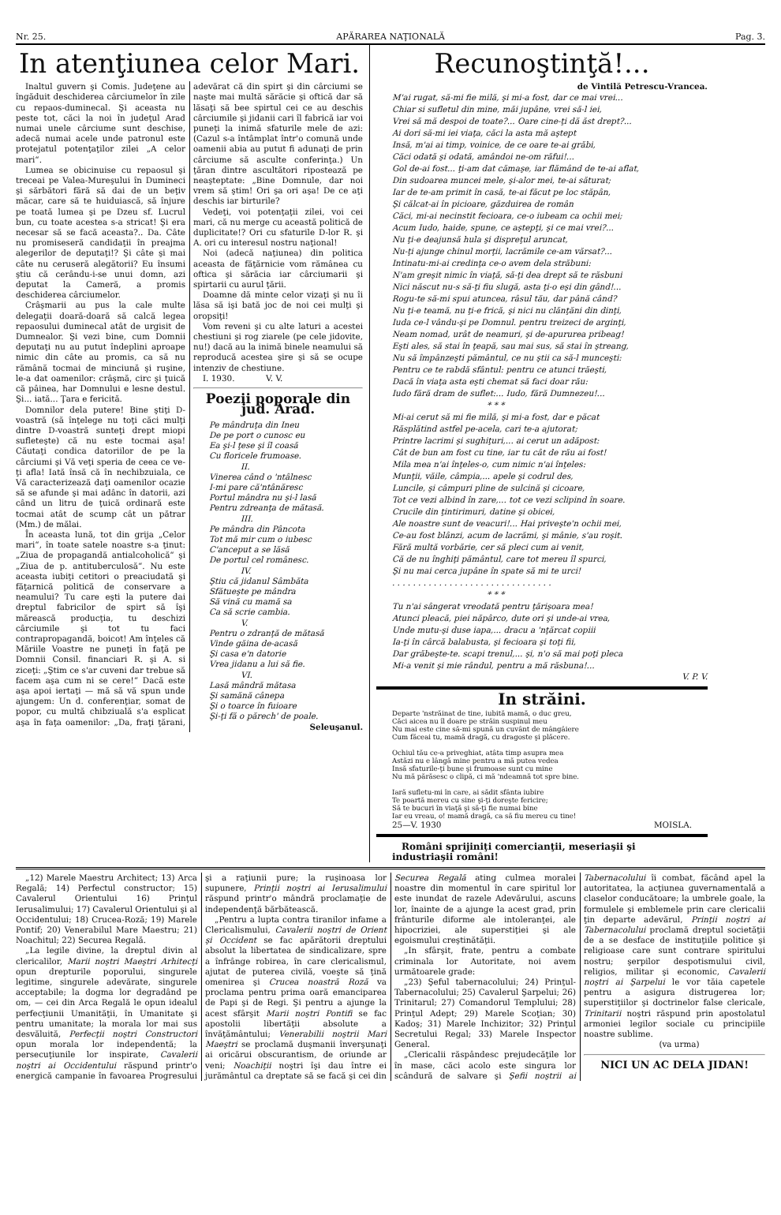Nr. 25. APĂRAREA NAŢIONALĂ Pag. 3.
In atenţiunea celor Mari.
Inaltul guvern şi Comis. Judeţene au îngăduit deschiderea cârciumelor în zile cu repaos-duminecal. Şi aceasta nu peste tot, căci la noi în judeţul Arad numai unele cârciume sunt deschise, adecă numai acele unde patronul este protejatul potenţaţilor zilei „A celor mari“.
Lumea se obicinuise cu repaosul şi treceai pe Valea-Mureşului în Dumineci şi sărbători fără să dai de un beţiv măcar, care să te huiduiască, să înjure pe toată lumea şi pe Dzeu sf. Lucrul bun, cu toate acestea s-a stricat! Şi era necesar să se facă aceasta?.. Da. Câte nu promiseseră candidaţii în preajma alegerilor de deputaţi!? Şi câte şi mai câte nu ceruseră alegătorii? Eu însumi ştiu că cerându-i-se unui domn, azi deputat la Cameră, a promis deschiderea cârciumelor.
Crâşmarii au pus la cale multe delegaţii doară-doară să calcă legea repaosului duminecal atât de urgisit de Dumnealor. Şi vezi bine, cum Domnii deputaţi nu au putut îndeplini aproape nimic din câte au promis, ca să nu rămână tocmai de minciună şi ruşine, le-a dat oamenilor: crâşmă, circ şi ţuică că pâinea, har Domnului e lesne destul. Şi... iată... Ţara e fericită.
Domnilor dela putere! Bine ştiţi D-voastră (să înţelege nu toţi căci mulţi dintre D-voastră sunteţi drept miopi sufleteşte) că nu este tocmai aşa! Căutaţi condica datoriilor de pe la cârciumi şi Vă veţi speria de ceea ce ve-ţi afla! Iată însă că în nechibzuiala, ce Vă caracterizează daţi oamenilor ocazie să se afunde şi mai adânc în datorii, azi când un litru de ţuică ordinară este tocmai atât de scump cât un pătrar (Mm.) de mălai.
În aceasta lună, tot din grija „Celor mari“, în toate satele noastre s-a ţinut: „Ziua de propagandă antialcoholică“ şi „Ziua de p. antituberculosă“. Nu este aceasta iubiţi cetitori o preaciudată şi făţarnică politică de conservare a neamului? Tu care eşti la putere dai dreptul fabricilor de spirt să îşi mărească producţia, tu deschizi cârciumile şi tot tu faci contrapropagandă, boicot! Am înţeles că Măriile Voastre ne puneţi în faţă pe Domnii Consil. financiari R. şi A. si ziceţi: „Ştim ce s'ar cuveni dar trebue să facem aşa cum ni se cere!“ Dacă este aşa apoi iertaţi — mă să vă spun unde ajungem: Un d. conferenţiar, somat de popor, cu multă chibziuală s'a esplicat aşa în faţa oamenilor: „Da, fraţi ţărani, adevărat că din spirt şi din cârciumi se naşte mai multă sărăcie şi oftică dar să lăsaţi să bee spirtul cei ce au deschis cârciumile şi jidanii cari îl fabrică iar voi puneţi la inimă sfaturile mele de azi: (Cazul s-a întâmplat într'o comună unde oamenii abia au putut fi adunaţi de prin cârciume să asculte conferinţa.) Un ţăran dintre ascultători ripostează pe neaşteptate: „Bine Domnule, dar noi vrem să ştim! Ori şa ori aşa! De ce aţi deschis iar birturile?
Vedeţi, voi potenţaţii zilei, voi cei mari, că nu merge cu această politică de duplicitate!? Ori cu sfaturile D-lor R. şi A. ori cu interesul nostru naţional!
Noi (adecă naţiunea) din politica aceasta de făţărnicie vom rămânea cu oftica şi sărăcia iar cârciumarii şi spirtarii cu aurul ţării.
Doamne dă minte celor vizaţi şi nu îi lăsa să işi bată joc de noi cei mulţi şi oropsiţi!
Vom reveni şi cu alte laturi a acestei chestiuni şi rog ziarele (pe cele jidovite, nu!) dacă au la inimă binele neamului să reproducă acestea şire şi să se ocupe intenziv de chestiune.
I. 1930. V. V.
Poezii poporale din jud. Arad.
Pe mândruţa din Ineu
De pe port o cunosc eu
Ea şi-l ţese şi îl coasă
Cu floricele frumoase.
II.
Vinerea când o 'ntâlnesc
I-mi pare că'ntânăresc
Portul mândra nu şi-l lasă
Pentru zdreanţa de mătasă.
III.
Pe mândra din Pâncota
Tot mă mir cum o iubesc
C'anceput a se lăsă
De portul cel românesc.
IV.
Ştiu că jidanul Sâmbăta
Sfătueşte pe mândra
Să vină cu mamă sa
Ca să scrie cambia.
V.
Pentru o zdranţă de mătasă
Vinde găina de-acasă
Şi casa e'n datorie
Vrea jidanu a lui să fie.
VI.
Lasă mândră mătasa
Şi samănă cânepa
Şi o toarce în fuioare
Şi-ţi fă o părech' de poale.
Seleuşanul.
Recunoştinţă!...
de Vintilă Petrescu-Vrancea.
M'ai rugat, să-mi fie milă, şi mi-a fost, dar ce mai vrei...
Chiar si sufletul din mine, măi jupâne, vrei să-l iei,
Vrei să mă despoi de toate?... Oare cine-ţi dă ăst drept?...
Ai dori să-mi iei viaţa, căci la asta mă aştept
Insă, m'ai ai timp, voinice, de ce oare te-ai grăbi,
Căci odată şi odată, amândoi ne-om răfui!...
Gol de-ai fost... ţi-am dat cămaşe, iar flămând de te-ai aflat,
Din sudoarea muncei mele, şi-alor mei, te-ai săturat;
Iar de te-am primit în casă, te-ai făcut pe loc stăpân,
Şi călcat-ai în picioare, găzduirea de român
Căci, mi-ai necinstit fecioara, ce-o iubeam ca ochii mei;
Acum Iudo, haide, spune, ce aştepţi, şi ce mai vrei?...
Nu ţi-e deajunsă hula şi dispreţul aruncat,
Nu-ţi ajunge chinul morţii, lacrămile ce-am vărsat?...
Intinatu-mi-ai credinţa ce-o avem dela străbuni:
N'am greşit nimic în viaţă, să-ţi dea drept să te răsbuni
Nici născut nu-s să-ţi fiu slugă, asta ţi-o eşi din gând!...
Rogu-te să-mi spui atuncea, râsul tău, dar până când?
Nu ţi-e teamă, nu ţi-e frică, şi nici nu clănţăni din dinţi,
Iuda ce-l vându-şi pe Domnul. pentru treizeci de arginţi,
Neam nomad, urât de neamuri, şi de-apururea pribeag!
Eşti ales, să stai în ţeapă, sau mai sus, să stai în ştreang,
Nu să împânzeşti pământul, ce nu ştii ca să-l munceşti:
Pentru ce te rabdă sfântul: pentru ce atunci trăeşti,
Dacă în viaţa asta eşti chemat să faci doar rău:
Iudo fără dram de suflet:... Iudo, fără Dumnezeu!...
* * *
Mi-ai cerut să mi fie milă, şi mi-a fost, dar e păcat
Răsplătind astfel pe-acela, cari te-a ajutorat;
Printre lacrimi şi sughiţuri,... ai cerut un adăpost:
Cât de bun am fost cu tine, iar tu cât de rău ai fost!
Mila mea n'ai înţeles-o, cum nimic n'ai înţeles:
Munţii, văile, câmpia,... apele şi codrul des,
Luncile, şi câmpuri pline de sulcină şi cicoare,
Tot ce vezi albind în zare,... tot ce vezi sclipind în soare.
Crucile din ţintirimuri, datine şi obicei,
Ale noastre sunt de veacuri!... Hai priveşte'n ochii mei,
Ce-au fost blânzi, acum de lacrămi, şi mânie, s'au roşit.
Fără multă vorbărie, cer să pleci cum ai venit,
Că de nu înghiţi pământul, care tot mereu îl spurci,
Şi nu mai cerca jupâne în spate să mi te urci!
. . . . . . . . . . . . . . . . . . . . . . . . . . . . . . .
* * *
Tu n'ai sângerat vreodată pentru ţărişoara mea!
Atunci pleacă, piei năpârco, dute ori şi unde-ai vrea,
Unde mutu-şi duse iapa,... dracu a 'nţărcat copiii
Ia-ţi în cârcă balabusta, şi fecioara şi toţi fii,
Dar grăbeşte-te. scapi trenul,... şi, n'o să mai poţi pleca
Mi-a venit şi mie rândul, pentru a mă răsbuna!...
V. P. V.
In străini.
Departe 'nstrăinat de tine, iubită mamă, o duc greu,
Căci aicea nu îl doare pe străin suspinul meu
Nu mai este cine să-mi spună un cuvânt de mângâiere
Cum făceai tu, mamă dragă, cu dragoste şi plăcere.
Ochiul tău ce-a priveghiat, atâta timp asupra mea
Astăzi nu e lângă mine pentru a mă putea vedea
Insă sfaturile-ţi bune şi frumoase sunt cu mine
Nu mă părăsesc o clipă, ci mă 'ndeamnă tot spre bine.
Iară sufletu-mi în care, ai sădit sfânta iubire
Te poartă mereu cu sine şi-ţi doreşte fericire;
Să te bucuri în viaţă şi să-ţi fie numai bine
Iar eu vreau, o! mamă dragă, ca să fiu mereu cu tine!
25—V. 1930 MOISLA.
Români sprijiniţi comercianţii, meseriaşii şi industriaşii români!
„12) Marele Maestru Architect; 13) Arca Regală; 14) Perfectul constructor; 15) Cavalerul Orientului 16) Prinţul Ierusalimului; 17) Cavalerul Orientului şi al Occidentului; 18) Crucea-Roză; 19) Marele Pontif; 20) Venerabilul Mare Maestru; 21) Noachitul; 22) Securea Regală.
„La legile divine, la dreptul divin al clericalilor, Marii noştri Maeştri Arhitecţi opun drepturile poporului, singurele legitime, singurele adevărate, singurele acceptabile; la dogma lor degradând pe om, — cei din Arca Regală le opun idealul perfecţiunii Umanităţii, în Umanitate şi pentru umanitate; la morala lor mai sus desvăluită, Perfecţii noştri Constructori opun morala lor independentă; la persecuţiunile lor inspirate, Cavalerii noştri ai Occidentului răspund printr'o energică campanie în favoarea Progresului şi a raţiunii pure; la ruşinoasa lor supunere, Prinţii noştri ai Ierusalimului răspund printr'o mândră proclamaţie de independenţă bărbătească.
„Pentru a lupta contra tiranilor infame a Clericalismului, Cavalerii noştri de Orient şi Occident se fac apărătorii dreptului absolut la libertatea de sindicalizare, spre a înfrânge robirea, în care clericalismul, ajutat de puterea civilă, voeşte să ţină omenirea şi Crucea noastră Roză va proclama pentru prima oară emanciparea de Papi şi de Regi. Şi pentru a ajunge la acest sfârşit Marii noştri Pontifi se fac apostolii libertăţii absolute a învăţământului; Venerabilii noştrii Mari Maeştri se proclamă duşmanii înverşunaţi ai oricărui obscurantism, de oriunde ar veni; Noachiţii noştri îşi dau între ei jurământul ca dreptate să se facă şi cei din Securea Regală ating culmea moralei noastre din momentul în care spiritul lor este inundat de razele Adevărului, ascuns lor, înainte de a ajunge la acest grad, prin frânturile diforme ale intoleranţei, ale hipocriziei, ale superstiţiei şi ale egoismului creştinătăţii.
„In sfârşit, frate, pentru a combate criminala lor Autoritate, noi avem următoarele grade:
„23) Şeful tabernacolului; 24) Prinţul-Tabernacolului; 25) Cavalerul Şarpelui; 26) Trinitarul; 27) Comandorul Templului; 28) Prinţul Adept; 29) Marele Scoţian; 30) Kadoş; 31) Marele Inchizitor; 32) Prinţul Secretului Regal; 33) Marele Inspector General.
„Clericalii răspândesc prejudecăţile lor în mase, căci acolo este singura lor scândură de salvare şi Şefii noştrii ai Tabernacolului îi combat, făcând apel la autoritatea, la acţiunea guvernamentală a claselor conducătoare; la umbrele goale, la formulele şi emblemele prin care clericalii ţin departe adevărul, Prinţii noştri ai Tabernacolului proclamă dreptul societăţii de a se desface de instituţiile politice şi religioase care sunt contrare spiritului nostru; şerpilor despotismului civil, religios, militar şi economic, Cavalerii noştri ai Şarpelui le vor tăia capetele pentru a asigura distrugerea lor; superstiţiilor şi doctrinelor false clericale, Trinitarii noştri răspund prin apostolatul armoniei legilor sociale cu principiile noastre sublime.
(va urma)
NICI UN AC DELA JIDAN!